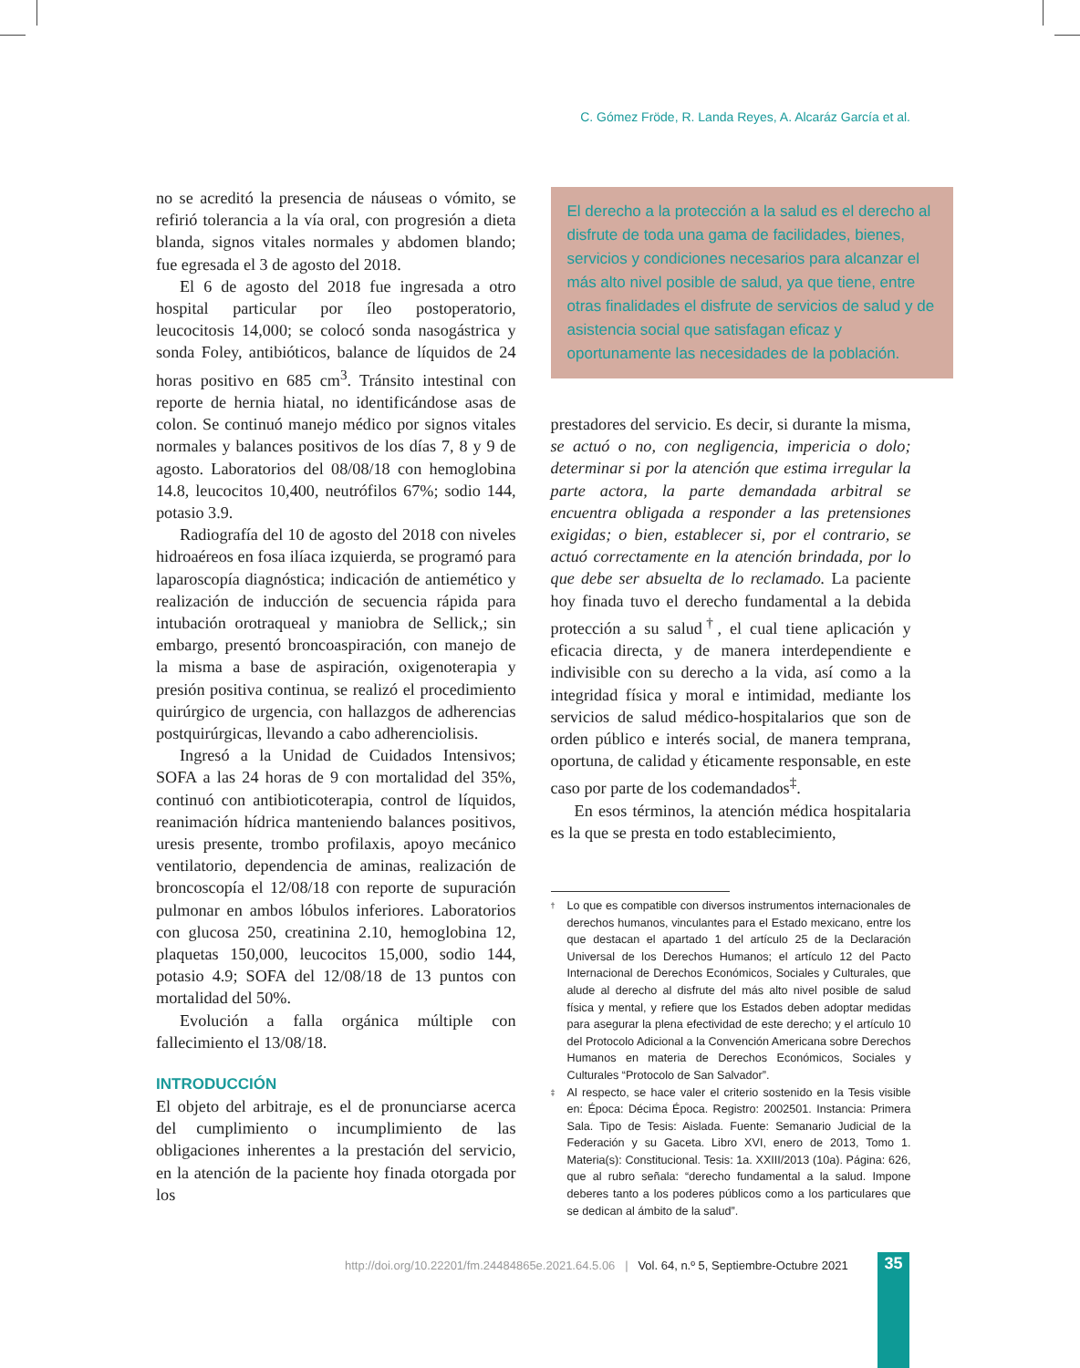C. Gómez Fröde, R. Landa Reyes, A. Alcaráz García et al.
no se acreditó la presencia de náuseas o vómito, se refirió tolerancia a la vía oral, con progresión a dieta blanda, signos vitales normales y abdomen blando; fue egresada el 3 de agosto del 2018.
El 6 de agosto del 2018 fue ingresada a otro hospital particular por íleo postoperatorio, leucocitosis 14,000; se colocó sonda nasogástrica y sonda Foley, antibióticos, balance de líquidos de 24 horas positivo en 685 cm<sup>3</sup>. Tránsito intestinal con reporte de hernia hiatal, no identificándose asas de colon. Se continuó manejo médico por signos vitales normales y balances positivos de los días 7, 8 y 9 de agosto. Laboratorios del 08/08/18 con hemoglobina 14.8, leucocitos 10,400, neutrófilos 67%; sodio 144, potasio 3.9.
Radiografía del 10 de agosto del 2018 con niveles hidroaéreos en fosa ilíaca izquierda, se programó para laparoscopía diagnóstica; indicación de antiemético y realización de inducción de secuencia rápida para intubación orotraqueal y maniobra de Sellick,; sin embargo, presentó broncoaspiración, con manejo de la misma a base de aspiración, oxigenoterapia y presión positiva continua, se realizó el procedimiento quirúrgico de urgencia, con hallazgos de adherencias postquirúrgicas, llevando a cabo adherenciolisis.
Ingresó a la Unidad de Cuidados Intensivos; SOFA a las 24 horas de 9 con mortalidad del 35%, continuó con antibioticoterapia, control de líquidos, reanimación hídrica manteniendo balances positivos, uresis presente, trombo profilaxis, apoyo mecánico ventilatorio, dependencia de aminas, realización de broncoscopía el 12/08/18 con reporte de supuración pulmonar en ambos lóbulos inferiores. Laboratorios con glucosa 250, creatinina 2.10, hemoglobina 12, plaquetas 150,000, leucocitos 15,000, sodio 144, potasio 4.9; SOFA del 12/08/18 de 13 puntos con mortalidad del 50%.
Evolución a falla orgánica múltiple con fallecimiento el 13/08/18.
INTRODUCCIÓN
El objeto del arbitraje, es el de pronunciarse acerca del cumplimiento o incumplimiento de las obligaciones inherentes a la prestación del servicio, en la atención de la paciente hoy finada otorgada por los
El derecho a la protección a la salud es el derecho al disfrute de toda una gama de facilidades, bienes, servicios y condiciones necesarios para alcanzar el más alto nivel posible de salud, ya que tiene, entre otras finalidades el disfrute de servicios de salud y de asistencia social que satisfagan eficaz y oportunamente las necesidades de la población.
prestadores del servicio. Es decir, si durante la misma, se actuó o no, con negligencia, impericia o dolo; determinar si por la atención que estima irregular la parte actora, la parte demandada arbitral se encuentra obligada a responder a las pretensiones exigidas; o bien, establecer si, por el contrario, se actuó correctamente en la atención brindada, por lo que debe ser absuelta de lo reclamado. La paciente hoy finada tuvo el derecho fundamental a la debida protección a su salud<sup>†</sup>, el cual tiene aplicación y eficacia directa, y de manera interdependiente e indivisible con su derecho a la vida, así como a la integridad física y moral e intimidad, mediante los servicios de salud médico-hospitalarios que son de orden público e interés social, de manera temprana, oportuna, de calidad y éticamente responsable, en este caso por parte de los codemandados<sup>‡</sup>.
En esos términos, la atención médica hospitalaria es la que se presta en todo establecimiento,
† Lo que es compatible con diversos instrumentos internacionales de derechos humanos, vinculantes para el Estado mexicano, entre los que destacan el apartado 1 del artículo 25 de la Declaración Universal de los Derechos Humanos; el artículo 12 del Pacto Internacional de Derechos Económicos, Sociales y Culturales, que alude al derecho al disfrute del más alto nivel posible de salud física y mental, y refiere que los Estados deben adoptar medidas para asegurar la plena efectividad de este derecho; y el artículo 10 del Protocolo Adicional a la Convención Americana sobre Derechos Humanos en materia de Derechos Económicos, Sociales y Culturales “Protocolo de San Salvador”.
‡ Al respecto, se hace valer el criterio sostenido en la Tesis visible en: Época: Décima Época. Registro: 2002501. Instancia: Primera Sala. Tipo de Tesis: Aislada. Fuente: Semanario Judicial de la Federación y su Gaceta. Libro XVI, enero de 2013, Tomo 1. Materia(s): Constitucional. Tesis: 1a. XXIII/2013 (10a). Página: 626, que al rubro señala: “derecho fundamental a la salud. Impone deberes tanto a los poderes públicos como a los particulares que se dedican al ámbito de la salud”.
http://doi.org/10.22201/fm.24484865e.2021.64.5.06 | Vol. 64, n.º 5, Septiembre-Octubre 2021
35